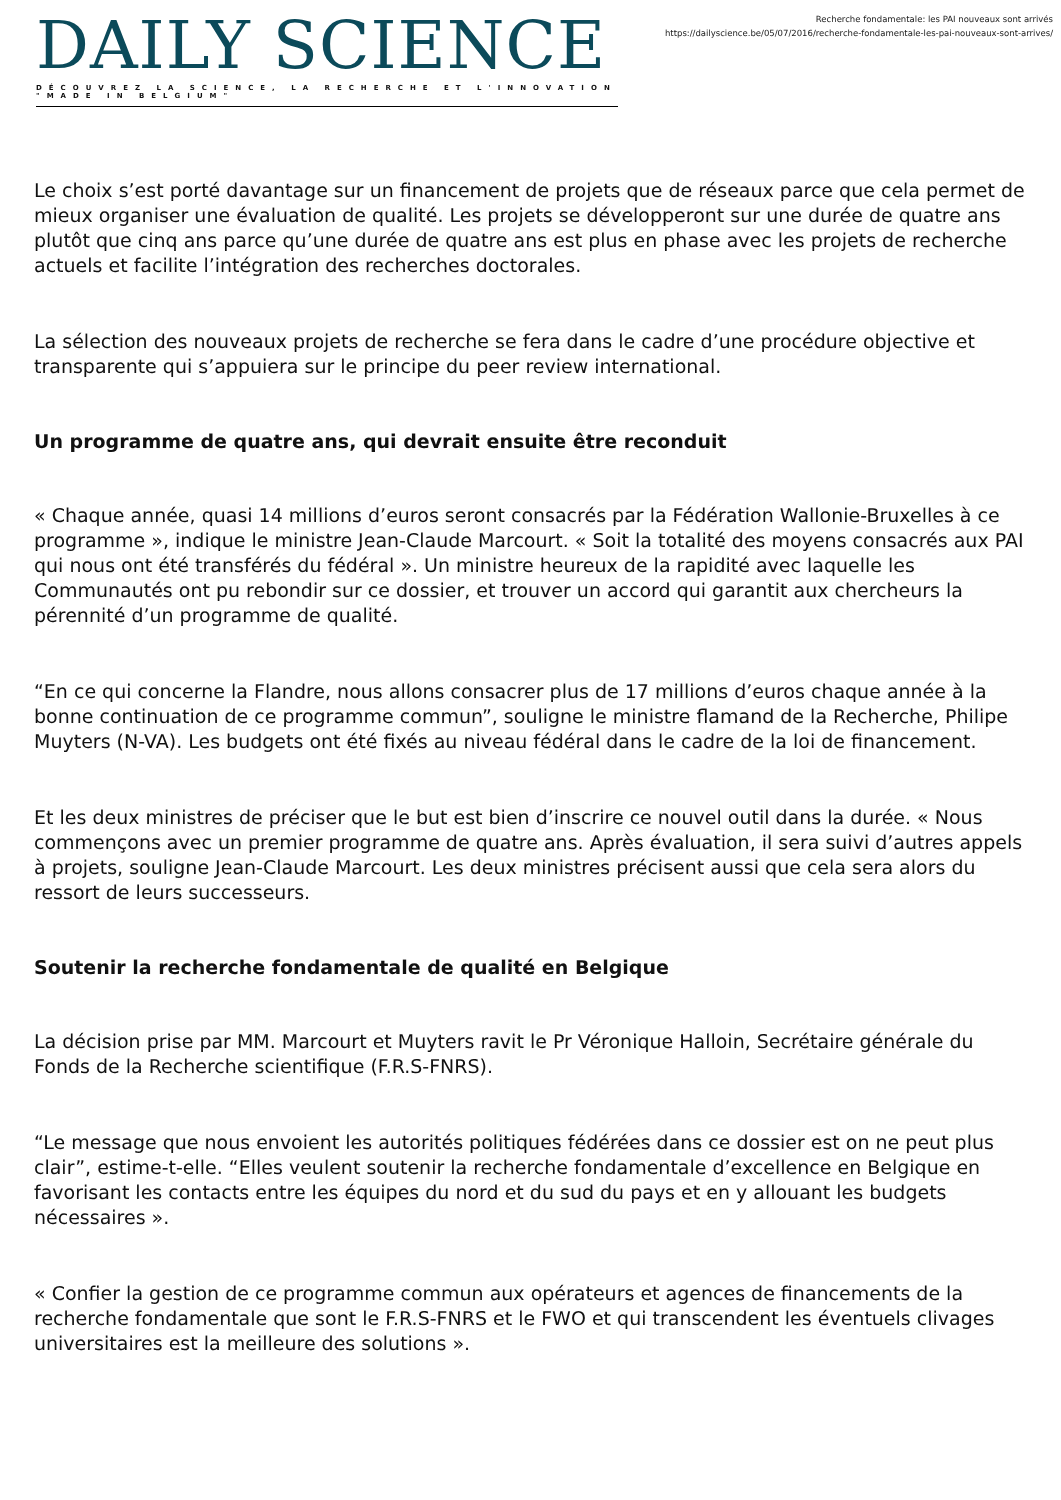DAILY SCIENCE
DÉCOUVREZ LA SCIENCE, LA RECHERCHE ET L'INNOVATION "MADE IN BELGIUM"
Recherche fondamentale: les PAI nouveaux sont arrivés
https://dailyscience.be/05/07/2016/recherche-fondamentale-les-pai-nouveaux-sont-arrives/
Le choix s’est porté davantage sur un financement de projets que de réseaux parce que cela permet de mieux organiser une évaluation de qualité. Les projets se développeront sur une durée de quatre ans plutôt que cinq ans parce qu’une durée de quatre ans est plus en phase avec les projets de recherche actuels et facilite l’intégration des recherches doctorales.
La sélection des nouveaux projets de recherche se fera dans le cadre d’une procédure objective et transparente qui s’appuiera sur le principe du peer review international.
Un programme de quatre ans, qui devrait ensuite être reconduit
« Chaque année, quasi 14 millions d’euros seront consacrés par la Fédération Wallonie-Bruxelles à ce programme », indique le ministre Jean-Claude Marcourt. « Soit la totalité des moyens consacrés aux PAI qui nous ont été transférés du fédéral ». Un ministre heureux de la rapidité avec laquelle les Communautés ont pu rebondir sur ce dossier, et trouver un accord qui garantit aux chercheurs la pérennité d’un programme de qualité.
“En ce qui concerne la Flandre, nous allons consacrer plus de 17 millions d’euros chaque année à la bonne continuation de ce programme commun”, souligne le ministre flamand de la Recherche, Philipe Muyters (N-VA). Les budgets ont été fixés au niveau fédéral dans le cadre de la loi de financement.
Et les deux ministres de préciser que le but est bien d’inscrire ce nouvel outil dans la durée. « Nous commençons avec un premier programme de quatre ans. Après évaluation, il sera suivi d’autres appels à projets, souligne Jean-Claude Marcourt. Les deux ministres précisent aussi que cela sera alors du ressort de leurs successeurs.
Soutenir la recherche fondamentale de qualité en Belgique
La décision prise par MM. Marcourt et Muyters ravit le Pr Véronique Halloin, Secrétaire générale du Fonds de la Recherche scientifique (F.R.S-FNRS).
“Le message que nous envoient les autorités politiques fédérées dans ce dossier est on ne peut plus clair”, estime-t-elle. “Elles veulent soutenir la recherche fondamentale d’excellence en Belgique en favorisant les contacts entre les équipes du nord et du sud du pays et en y allouant les budgets nécessaires ».
« Confier la gestion de ce programme commun aux opérateurs et agences de financements de la recherche fondamentale que sont le F.R.S-FNRS et le FWO et qui transcendent les éventuels clivages universitaires est la meilleure des solutions ».